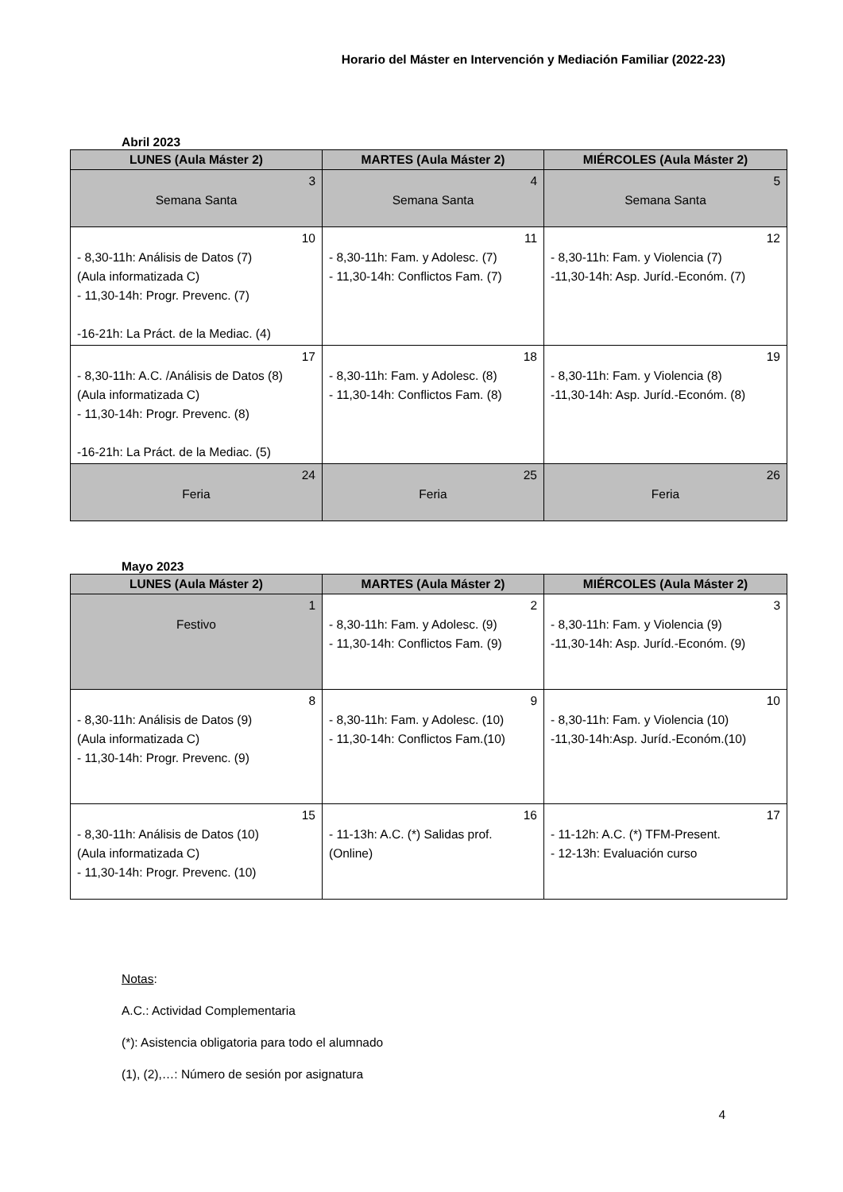Horario del Máster en Intervención y Mediación Familiar (2022-23)
Abril 2023
| LUNES (Aula Máster 2) | MARTES (Aula Máster 2) | MIÉRCOLES (Aula Máster 2) |
| --- | --- | --- |
| 3 Semana Santa | 4 Semana Santa | 5 Semana Santa |
| 10 - 8,30-11h: Análisis de Datos (7) (Aula informatizada C) - 11,30-14h: Progr. Prevenc. (7) -16-21h: La Práct. de la Mediac. (4) | 11 - 8,30-11h: Fam. y Adolesc. (7) - 11,30-14h: Conflictos Fam. (7) | 12 - 8,30-11h: Fam. y Violencia (7) -11,30-14h: Asp. Juríd.-Económ. (7) |
| 17 - 8,30-11h: A.C. /Análisis de Datos (8) (Aula informatizada C) - 11,30-14h: Progr. Prevenc. (8) -16-21h: La Práct. de la Mediac. (5) | 18 - 8,30-11h: Fam. y Adolesc. (8) - 11,30-14h: Conflictos Fam. (8) | 19 - 8,30-11h: Fam. y Violencia (8) -11,30-14h: Asp. Juríd.-Económ. (8) |
| 24 Feria | 25 Feria | 26 Feria |
Mayo 2023
| LUNES (Aula Máster 2) | MARTES (Aula Máster 2) | MIÉRCOLES (Aula Máster 2) |
| --- | --- | --- |
| 1 Festivo | 2 - 8,30-11h: Fam. y Adolesc. (9) - 11,30-14h: Conflictos Fam. (9) | 3 - 8,30-11h: Fam. y Violencia (9) -11,30-14h: Asp. Juríd.-Económ. (9) |
| 8 - 8,30-11h: Análisis de Datos (9) (Aula informatizada C) - 11,30-14h: Progr. Prevenc. (9) | 9 - 8,30-11h: Fam. y Adolesc. (10) - 11,30-14h: Conflictos Fam.(10) | 10 - 8,30-11h: Fam. y Violencia (10) -11,30-14h:Asp. Juríd.-Económ.(10) |
| 15 - 8,30-11h: Análisis de Datos (10) (Aula informatizada C) - 11,30-14h: Progr. Prevenc. (10) | 16 - 11-13h: A.C. (*) Salidas prof. (Online) | 17 - 11-12h: A.C. (*) TFM-Present. - 12-13h: Evaluación curso |
Notas:
A.C.: Actividad Complementaria
(*): Asistencia obligatoria para todo el alumnado
(1), (2),…: Número de sesión por asignatura
4